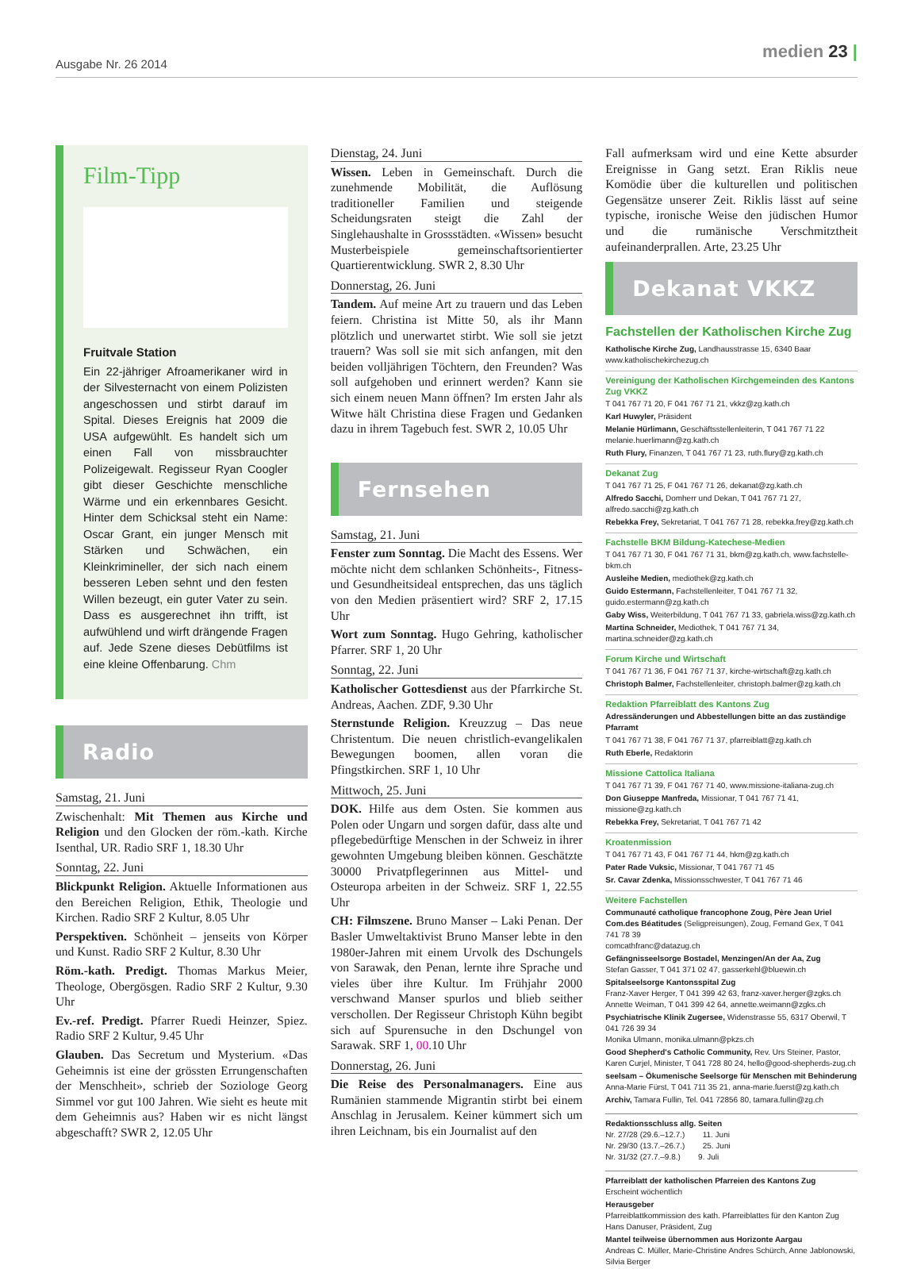Ausgabe Nr. 26 2014
medien 23 |
Film-Tipp
Fruitvale Station
Ein 22-jähriger Afroamerikaner wird in der Silvesternacht von einem Polizisten angeschossen und stirbt darauf im Spital. Dieses Ereignis hat 2009 die USA aufgewühlt. Es handelt sich um einen Fall von missbrauchter Polizeigewalt. Regisseur Ryan Coogler gibt dieser Geschichte menschliche Wärme und ein erkennbares Gesicht. Hinter dem Schicksal steht ein Name: Oscar Grant, ein junger Mensch mit Stärken und Schwächen, ein Kleinkrimineller, der sich nach einem besseren Leben sehnt und den festen Willen bezeugt, ein guter Vater zu sein. Dass es ausgerechnet ihn trifft, ist aufwühlend und wirft drängende Fragen auf. Jede Szene dieses Debütfilms ist eine kleine Offenbarung. Chm
Radio
Samstag, 21. Juni
Zwischenhalt: Mit Themen aus Kirche und Religion und den Glocken der röm.-kath. Kirche Isenthal, UR. Radio SRF 1, 18.30 Uhr
Sonntag, 22. Juni
Blickpunkt Religion. Aktuelle Informationen aus den Bereichen Religion, Ethik, Theologie und Kirchen. Radio SRF 2 Kultur, 8.05 Uhr
Perspektiven. Schönheit – jenseits von Körper und Kunst. Radio SRF 2 Kultur, 8.30 Uhr
Röm.-kath. Predigt. Thomas Markus Meier, Theologe, Obergösgen. Radio SRF 2 Kultur, 9.30 Uhr
Ev.-ref. Predigt. Pfarrer Ruedi Heinzer, Spiez. Radio SRF 2 Kultur, 9.45 Uhr
Glauben. Das Secretum und Mysterium. «Das Geheimnis ist eine der grössten Errungenschaften der Menschheit», schrieb der Soziologe Georg Simmel vor gut 100 Jahren. Wie sieht es heute mit dem Geheimnis aus? Haben wir es nicht längst abgeschafft? SWR 2, 12.05 Uhr
Dienstag, 24. Juni
Wissen. Leben in Gemeinschaft. Durch die zunehmende Mobilität, die Auflösung traditioneller Familien und steigende Scheidungsraten steigt die Zahl der Singlehaushalte in Grossstädten. «Wissen» besucht Musterbeispiele gemeinschaftsorientierter Quartierentwicklung. SWR 2, 8.30 Uhr
Donnerstag, 26. Juni
Tandem. Auf meine Art zu trauern und das Leben feiern. Christina ist Mitte 50, als ihr Mann plötzlich und unerwartet stirbt. Wie soll sie jetzt trauern? Was soll sie mit sich anfangen, mit den beiden volljährigen Töchtern, den Freunden? Was soll aufgehoben und erinnert werden? Kann sie sich einem neuen Mann öffnen? Im ersten Jahr als Witwe hält Christina diese Fragen und Gedanken dazu in ihrem Tagebuch fest. SWR 2, 10.05 Uhr
Fernsehen
Samstag, 21. Juni
Fenster zum Sonntag. Die Macht des Essens. Wer möchte nicht dem schlanken Schönheits-, Fitness- und Gesundheitsideal entsprechen, das uns täglich von den Medien präsentiert wird? SRF 2, 17.15 Uhr
Wort zum Sonntag. Hugo Gehring, katholischer Pfarrer. SRF 1, 20 Uhr
Sonntag, 22. Juni
Katholischer Gottesdienst aus der Pfarrkirche St. Andreas, Aachen. ZDF, 9.30 Uhr
Sternstunde Religion. Kreuzzug – Das neue Christentum. Die neuen christlich-evangelikalen Bewegungen boomen, allen voran die Pfingstkirchen. SRF 1, 10 Uhr
Mittwoch, 25. Juni
DOK. Hilfe aus dem Osten. Sie kommen aus Polen oder Ungarn und sorgen dafür, dass alte und pflegebedürftige Menschen in der Schweiz in ihrer gewohnten Umgebung bleiben können. Geschätzte 30000 Privatpflegerinnen aus Mittel- und Osteuropa arbeiten in der Schweiz. SRF 1, 22.55 Uhr
CH: Filmszene. Bruno Manser – Laki Penan. Der Basler Umweltaktivist Bruno Manser lebte in den 1980er-Jahren mit einem Urvolk des Dschungels von Sarawak, den Penan, lernte ihre Sprache und vieles über ihre Kultur. Im Frühjahr 2000 verschwand Manser spurlos und blieb seither verschollen. Der Regisseur Christoph Kühn begibt sich auf Spurensuche in den Dschungel von Sarawak. SRF 1, 00.10 Uhr
Donnerstag, 26. Juni
Die Reise des Personalmanagers. Eine aus Rumänien stammende Migrantin stirbt bei einem Anschlag in Jerusalem. Keiner kümmert sich um ihren Leichnam, bis ein Journalist auf den
Fall aufmerksam wird und eine Kette absurder Ereignisse in Gang setzt. Eran Riklis neue Komödie über die kulturellen und politischen Gegensätze unserer Zeit. Riklis lässt auf seine typische, ironische Weise den jüdischen Humor und die rumänische Verschmitztheit aufeinanderprallen. Arte, 23.25 Uhr
Dekanat VKKZ
Fachstellen der Katholischen Kirche Zug
Katholische Kirche Zug, Landhausstrasse 15, 6340 Baar
www.katholischekirchezug.ch
Vereinigung der Katholischen Kirchgemeinden des Kantons Zug VKKZ
T 041 767 71 20, F 041 767 71 21, vkkz@zg.kath.ch
Karl Huwyler, Präsident
Melanie Hürlimann, Geschäftsstellenleiterin, T 041 767 71 22
melanie.huerlimann@zg.kath.ch
Ruth Flury, Finanzen, T 041 767 71 23, ruth.flury@zg.kath.ch
Dekanat Zug
T 041 767 71 25, F 041 767 71 26, dekanat@zg.kath.ch
Alfredo Sacchi, Domherr und Dekan, T 041 767 71 27, alfredo.sacchi@zg.kath.ch
Rebekka Frey, Sekretariat, T 041 767 71 28, rebekka.frey@zg.kath.ch
Fachstelle BKM Bildung-Katechese-Medien
T 041 767 71 30, F 041 767 71 31, bkm@zg.kath.ch, www.fachstelle-bkm.ch
Ausleihe Medien, mediothek@zg.kath.ch
Guido Estermann, Fachstellenleiter, T 041 767 71 32, guido.estermann@zg.kath.ch
Gaby Wiss, Weiterbildung, T 041 767 71 33, gabriela.wiss@zg.kath.ch
Martina Schneider, Mediothek, T 041 767 71 34, martina.schneider@zg.kath.ch
Forum Kirche und Wirtschaft
T 041 767 71 36, F 041 767 71 37, kirche-wirtschaft@zg.kath.ch
Christoph Balmer, Fachstellenleiter, christoph.balmer@zg.kath.ch
Redaktion Pfarreiblatt des Kantons Zug
Adressänderungen und Abbestellungen bitte an das zuständige Pfarramt
T 041 767 71 38, F 041 767 71 37, pfarreiblatt@zg.kath.ch
Ruth Eberle, Redaktorin
Missione Cattolica Italiana
T 041 767 71 39, F 041 767 71 40, www.missione-italiana-zug.ch
Don Giuseppe Manfreda, Missionar, T 041 767 71 41, missione@zg.kath.ch
Rebekka Frey, Sekretariat, T 041 767 71 42
Kroatenmission
T 041 767 71 43, F 041 767 71 44, hkm@zg.kath.ch
Pater Rade Vuksic, Missionar, T 041 767 71 45
Sr. Cavar Zdenka, Missionsschwester, T 041 767 71 46
Weitere Fachstellen
Communauté catholique francophone Zoug, Père Jean Uriel Com.des Béatitudes (Seligpreisungen), Zoug, Fernand Gex, T 041 741 78 39
comcathfranc@datazug.ch
Gefängnisseelsorge Bostadel, Menzingen/An der Aa, Zug
Stefan Gasser, T 041 371 02 47, gasserkehl@bluewin.ch
Spitalseelsorge Kantonsspital Zug
Franz-Xaver Herger, T 041 399 42 63, franz-xaver.herger@zgks.ch
Annette Weiman, T 041 399 42 64, annette.weimann@zgks.ch
Psychiatrische Klinik Zugersee, Widenstrasse 55, 6317 Oberwil, T 041 726 39 34
Monika Ulmann, monika.ulmann@pkzs.ch
Good Shepherd's Catholic Community, Rev. Urs Steiner, Pastor, Karen Curjel, Minister, T 041 728 80 24, hello@good-shepherds-zug.ch
seelsam – Ökumenische Seelsorge für Menschen mit Behinderung
Anna-Marie Fürst, T 041 711 35 21, anna-marie.fuerst@zg.kath.ch
Archiv, Tamara Fullin, Tel. 041 72856 80, tamara.fullin@zg.ch
Redaktionsschluss allg. Seiten
Nr. 27/28 (29.6.–12.7.) 11. Juni
Nr. 29/30 (13.7.–26.7.) 25. Juni
Nr. 31/32 (27.7.–9.8.) 9. Juli
Pfarreiblatt der katholischen Pfarreien des Kantons Zug
Erscheint wöchentlich
Herausgeber
Pfarreiblattkommission des kath. Pfarreiblattes für den Kanton Zug
Hans Danuser, Präsident, Zug
Mantel teilweise übernommen aus Horizonte Aargau
Andreas C. Müller, Marie-Christine Andres Schürch, Anne Jablonowski, Silvia Berger